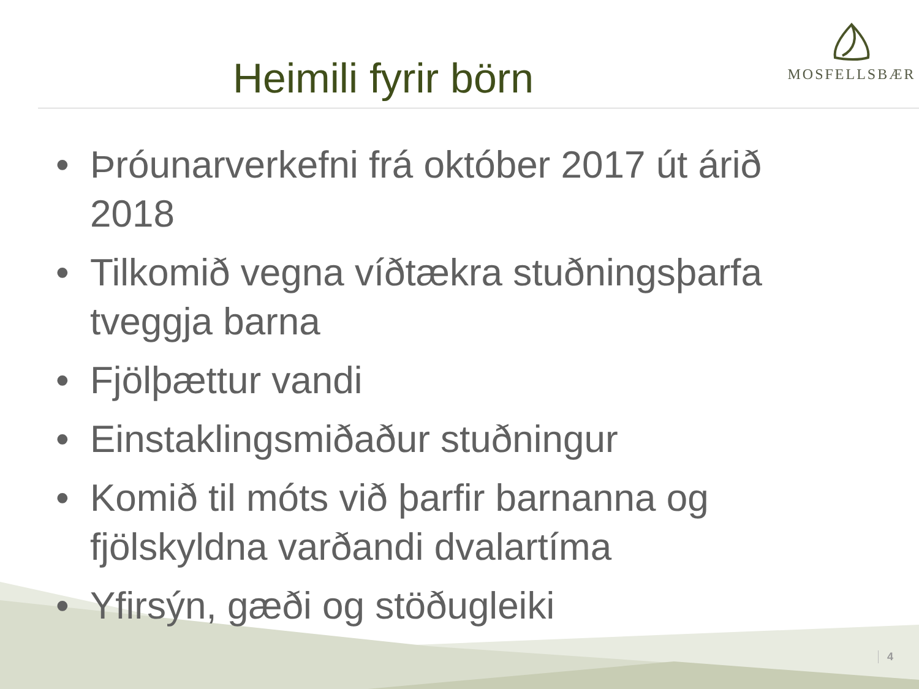Heimili fyrir börn
MOSFELLSBÆR
• Þróunarverkefni frá október 2017 út árið 2018
• Tilkomið vegna víðtækra stuðningsþarfa tveggja barna
• Fjölþættur vandi
• Einstaklingsmiðaður stuðningur
• Komið til móts við þarfir barnanna og fjölskyldna varðandi dvalartíma
• Yfirsýn, gæði og stöðugleiki
4